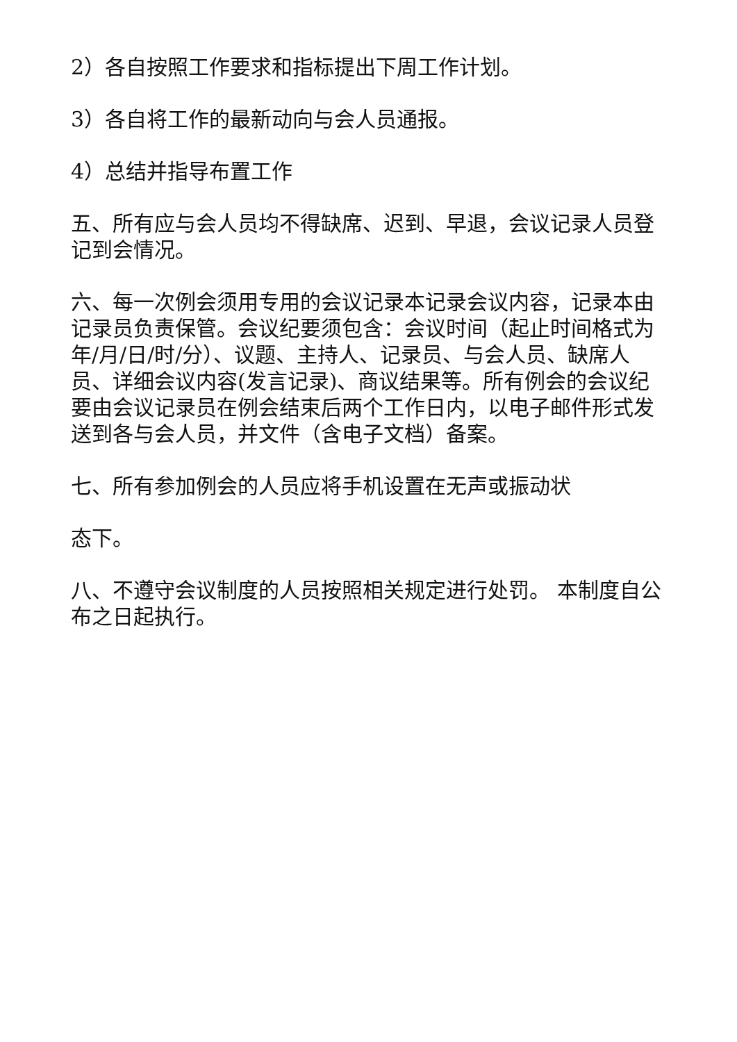2）各自按照工作要求和指标提出下周工作计划。
3）各自将工作的最新动向与会人员通报。
4）总结并指导布置工作
五、所有应与会人员均不得缺席、迟到、早退，会议记录人员登记到会情况。
六、每一次例会须用专用的会议记录本记录会议内容，记录本由记录员负责保管。会议纪要须包含：会议时间（起止时间格式为年/月/日/时/分）、议题、主持人、记录员、与会人员、缺席人员、详细会议内容(发言记录)、商议结果等。所有例会的会议纪要由会议记录员在例会结束后两个工作日内，以电子邮件形式发送到各与会人员，并文件（含电子文档）备案。
七、所有参加例会的人员应将手机设置在无声或振动状
态下。
八、不遵守会议制度的人员按照相关规定进行处罚。 本制度自公布之日起执行。